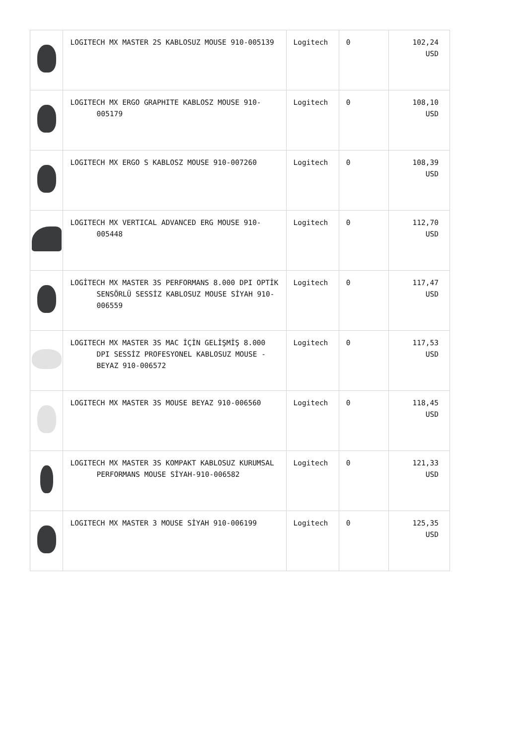| | LOGITECH MX MASTER 2S KABLOSUZ MOUSE 910-005139 | Logitech | 0 | 102,24 USD |
| | LOGITECH MX ERGO GRAPHITE KABLOSZ MOUSE 910-005179 | Logitech | 0 | 108,10 USD |
| | LOGITECH MX ERGO S KABLOSZ MOUSE 910-007260 | Logitech | 0 | 108,39 USD |
| | LOGITECH MX VERTICAL ADVANCED ERG MOUSE 910-005448 | Logitech | 0 | 112,70 USD |
| | LOGİTECH MX MASTER 3S PERFORMANS 8.000 DPI OPTİK SENSÖRLÜ SESSİZ KABLOSUZ MOUSE SİYAH 910-006559 | Logitech | 0 | 117,47 USD |
| | LOGITECH MX MASTER 3S MAC İÇİN GELİŞMİŞ 8.000 DPI SESSİZ PROFESYONEL KABLOSUZ MOUSE - BEYAZ 910-006572 | Logitech | 0 | 117,53 USD |
| | LOGITECH MX MASTER 3S MOUSE BEYAZ 910-006560 | Logitech | 0 | 118,45 USD |
| | LOGITECH MX MASTER 3S KOMPAKT KABLOSUZ KURUMSAL PERFORMANS MOUSE SİYAH-910-006582 | Logitech | 0 | 121,33 USD |
| | LOGITECH MX MASTER 3 MOUSE SİYAH 910-006199 | Logitech | 0 | 125,35 USD |